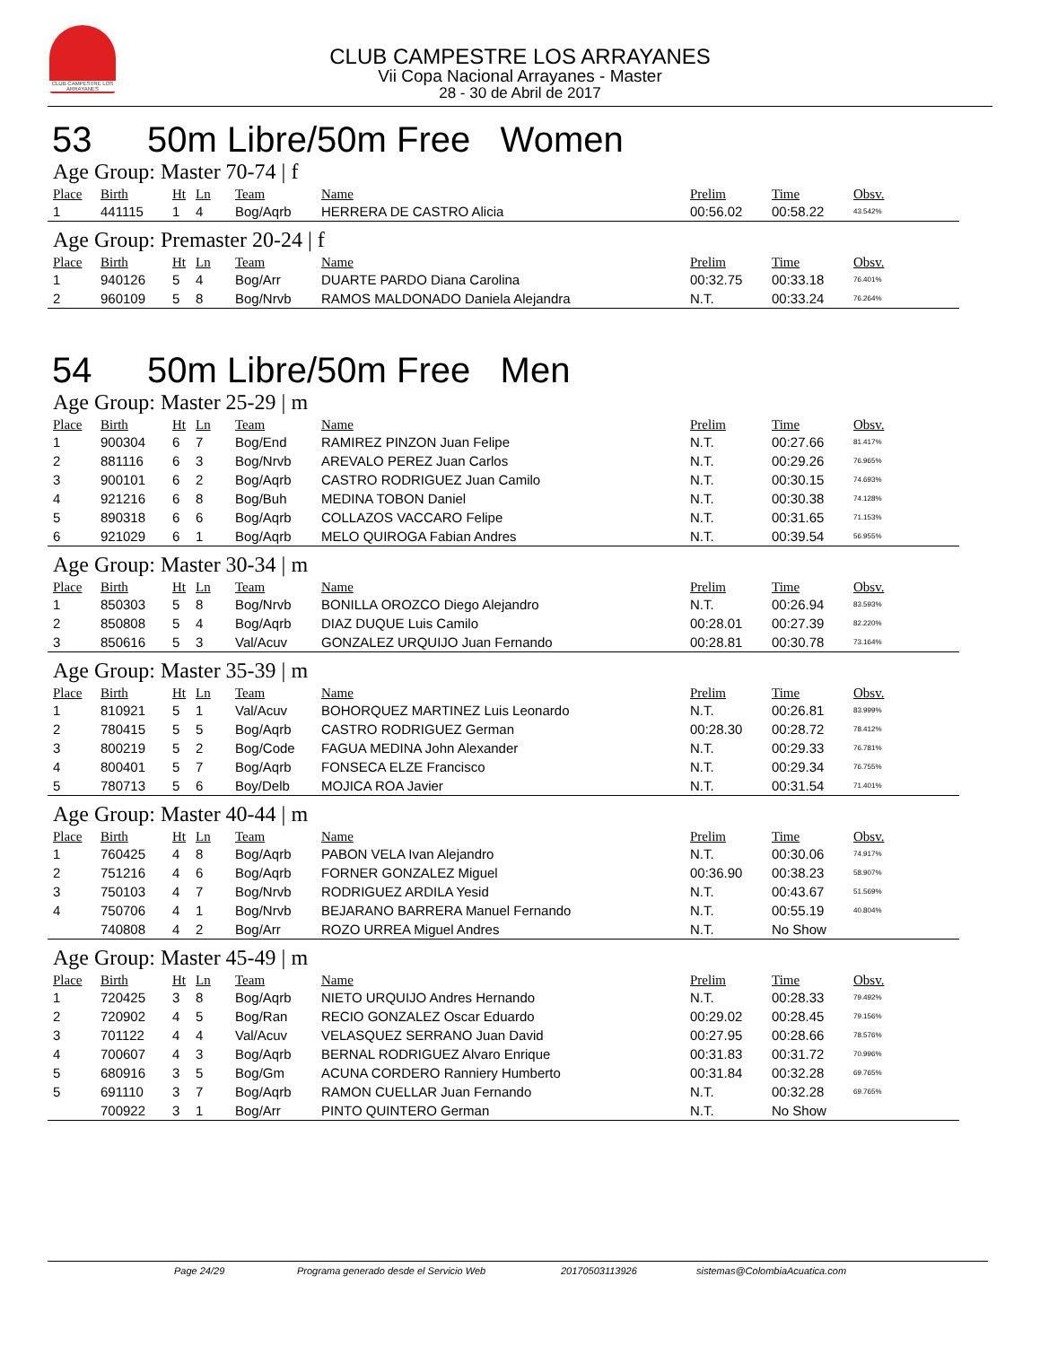CLUB CAMPESTRE LOS ARRAYANES
CLUB CAMPESTRE LOS ARRAYANES
Vii Copa Nacional Arrayanes - Master
28 - 30 de Abril de 2017
53 50m Libre/50m Free Women
Age Group: Master 70-74 | f
| Place | Birth | Ht | Ln | Team | Name | Prelim | Time | Obsv. |
| --- | --- | --- | --- | --- | --- | --- | --- | --- |
| 1 | 441115 | 1 | 4 | Bog/Aqrb | HERRERA DE CASTRO Alicia | 00:56.02 | 00:58.22 | 43.542% |
Age Group: Premaster 20-24 | f
| Place | Birth | Ht | Ln | Team | Name | Prelim | Time | Obsv. |
| --- | --- | --- | --- | --- | --- | --- | --- | --- |
| 1 | 940126 | 5 | 4 | Bog/Arr | DUARTE PARDO Diana Carolina | 00:32.75 | 00:33.18 | 76.401% |
| 2 | 960109 | 5 | 8 | Bog/Nrvb | RAMOS MALDONADO Daniela Alejandra | N.T. | 00:33.24 | 76.264% |
54 50m Libre/50m Free Men
Age Group: Master 25-29 | m
| Place | Birth | Ht | Ln | Team | Name | Prelim | Time | Obsv. |
| --- | --- | --- | --- | --- | --- | --- | --- | --- |
| 1 | 900304 | 6 | 7 | Bog/End | RAMIREZ PINZON Juan Felipe | N.T. | 00:27.66 | 81.417% |
| 2 | 881116 | 6 | 3 | Bog/Nrvb | AREVALO PEREZ Juan Carlos | N.T. | 00:29.26 | 76.965% |
| 3 | 900101 | 6 | 2 | Bog/Aqrb | CASTRO RODRIGUEZ Juan Camilo | N.T. | 00:30.15 | 74.693% |
| 4 | 921216 | 6 | 8 | Bog/Buh | MEDINA TOBON Daniel | N.T. | 00:30.38 | 74.128% |
| 5 | 890318 | 6 | 6 | Bog/Aqrb | COLLAZOS VACCARO Felipe | N.T. | 00:31.65 | 71.153% |
| 6 | 921029 | 6 | 1 | Bog/Aqrb | MELO QUIROGA Fabian Andres | N.T. | 00:39.54 | 56.955% |
Age Group: Master 30-34 | m
| Place | Birth | Ht | Ln | Team | Name | Prelim | Time | Obsv. |
| --- | --- | --- | --- | --- | --- | --- | --- | --- |
| 1 | 850303 | 5 | 8 | Bog/Nrvb | BONILLA OROZCO Diego Alejandro | N.T. | 00:26.94 | 83.593% |
| 2 | 850808 | 5 | 4 | Bog/Aqrb | DIAZ DUQUE Luis Camilo | 00:28.01 | 00:27.39 | 82.220% |
| 3 | 850616 | 5 | 3 | Val/Acuv | GONZALEZ URQUIJO Juan Fernando | 00:28.81 | 00:30.78 | 73.164% |
Age Group: Master 35-39 | m
| Place | Birth | Ht | Ln | Team | Name | Prelim | Time | Obsv. |
| --- | --- | --- | --- | --- | --- | --- | --- | --- |
| 1 | 810921 | 5 | 1 | Val/Acuv | BOHORQUEZ MARTINEZ Luis Leonardo | N.T. | 00:26.81 | 83.999% |
| 2 | 780415 | 5 | 5 | Bog/Aqrb | CASTRO RODRIGUEZ German | 00:28.30 | 00:28.72 | 78.412% |
| 3 | 800219 | 5 | 2 | Bog/Code | FAGUA MEDINA John Alexander | N.T. | 00:29.33 | 76.781% |
| 4 | 800401 | 5 | 7 | Bog/Aqrb | FONSECA ELZE Francisco | N.T. | 00:29.34 | 76.755% |
| 5 | 780713 | 5 | 6 | Boy/Delb | MOJICA ROA Javier | N.T. | 00:31.54 | 71.401% |
Age Group: Master 40-44 | m
| Place | Birth | Ht | Ln | Team | Name | Prelim | Time | Obsv. |
| --- | --- | --- | --- | --- | --- | --- | --- | --- |
| 1 | 760425 | 4 | 8 | Bog/Aqrb | PABON VELA Ivan Alejandro | N.T. | 00:30.06 | 74.917% |
| 2 | 751216 | 4 | 6 | Bog/Aqrb | FORNER GONZALEZ Miguel | 00:36.90 | 00:38.23 | 58.907% |
| 3 | 750103 | 4 | 7 | Bog/Nrvb | RODRIGUEZ ARDILA Yesid | N.T. | 00:43.67 | 51.569% |
| 4 | 750706 | 4 | 1 | Bog/Nrvb | BEJARANO BARRERA Manuel Fernando | N.T. | 00:55.19 | 40.804% |
| | 740808 | 4 | 2 | Bog/Arr | ROZO URREA Miguel Andres | N.T. | No Show | |
Age Group: Master 45-49 | m
| Place | Birth | Ht | Ln | Team | Name | Prelim | Time | Obsv. |
| --- | --- | --- | --- | --- | --- | --- | --- | --- |
| 1 | 720425 | 3 | 8 | Bog/Aqrb | NIETO URQUIJO Andres Hernando | N.T. | 00:28.33 | 79.492% |
| 2 | 720902 | 4 | 5 | Bog/Ran | RECIO GONZALEZ Oscar Eduardo | 00:29.02 | 00:28.45 | 79.156% |
| 3 | 701122 | 4 | 4 | Val/Acuv | VELASQUEZ SERRANO Juan David | 00:27.95 | 00:28.66 | 78.576% |
| 4 | 700607 | 4 | 3 | Bog/Aqrb | BERNAL RODRIGUEZ Alvaro Enrique | 00:31.83 | 00:31.72 | 70.996% |
| 5 | 680916 | 3 | 5 | Bog/Gm | ACUNA CORDERO Ranniery Humberto | 00:31.84 | 00:32.28 | 69.765% |
| 5 | 691110 | 3 | 7 | Bog/Aqrb | RAMON CUELLAR Juan Fernando | N.T. | 00:32.28 | 69.765% |
| | 700922 | 3 | 1 | Bog/Arr | PINTO QUINTERO German | N.T. | No Show | |
Page 24/29 Programa generado desde el Servicio Web 20170503113926 sistemas@ColombiaAcuatica.com